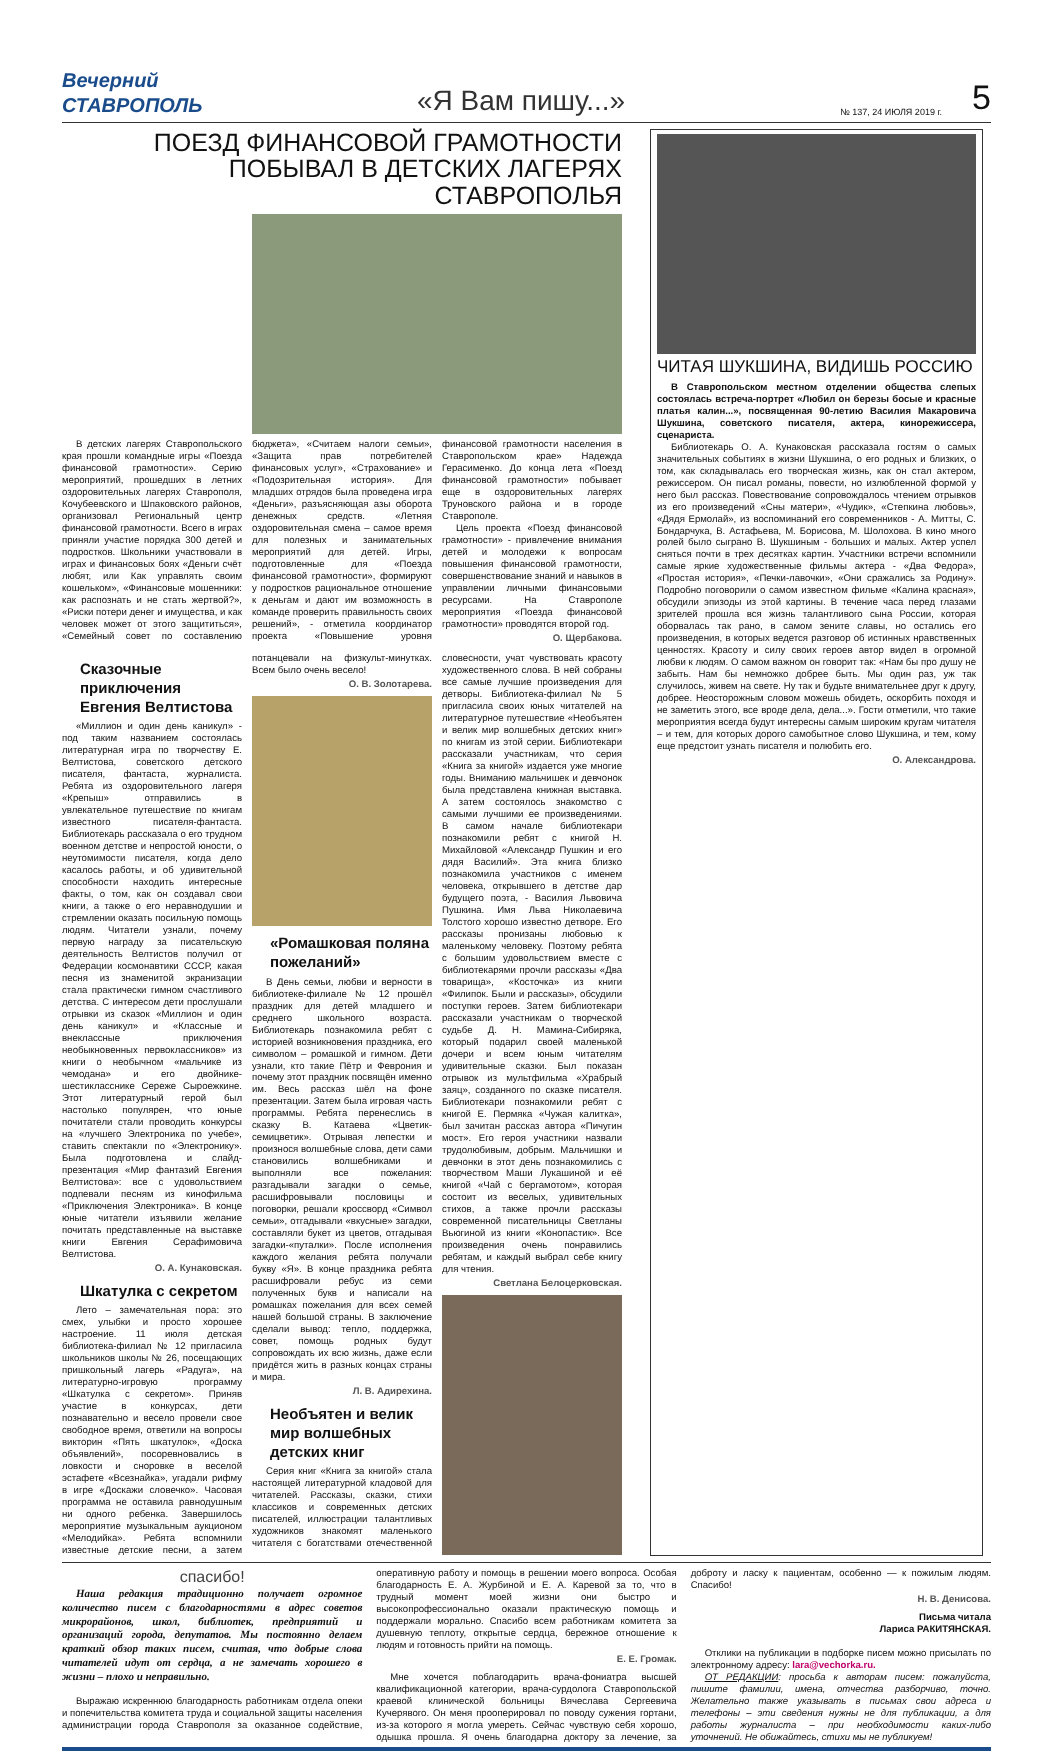Вечерний СТАВРОПОЛЬ
«Я Вам пишу...»
№ 137, 24 ИЮЛЯ 2019 г.
5
ПОЕЗД ФИНАНСОВОЙ ГРАМОТНОСТИ ПОБЫВАЛ В ДЕТСКИХ ЛАГЕРЯХ СТАВРОПОЛЬЯ
В детских лагерях Ставропольского края прошли командные игры «Поезда финансовой грамотности». Серию мероприятий, прошедших в летних оздоровительных лагерях Ставрополя, Кочубеевского и Шпаковского районов, организовал Региональный центр финансовой грамотности. Всего в играх приняли участие порядка 300 детей и подростков. Школьники участвовали в играх и финансовых боях «Деньги счёт любят, или Как управлять своим кошельком», «Финансовые мошенники: как распознать и не стать жертвой?», «Риски потери денег и имущества, и как человек может от этого защититься», «Семейный совет по составлению бюджета», «Считаем налоги семьи», «Защита прав потребителей финансовых услуг», «Страхование» и «Подозрительная история». Для младших отрядов была проведена игра «Деньги», разъясняющая азы оборота денежных средств. «Летняя оздоровительная смена – самое время для полезных и занимательных мероприятий для детей. Игры, подготовленные для «Поезда финансовой грамотности», формируют у подростков рациональное отношение к деньгам и дают им возможность в команде проверить правильность своих решений», - отметила координатор проекта «Повышение уровня финансовой грамотности населения в Ставропольском крае» Надежда Герасименко. До конца лета «Поезд финансовой грамотности» побывает еще в оздоровительных лагерях Труновского района и в городе Ставрополе.
Цель проекта «Поезд финансовой грамотности» - привлечение внимания детей и молодежи к вопросам повышения финансовой грамотности, совершенствование знаний и навыков в управлении личными финансовыми ресурсами. На Ставрополе мероприятия «Поезда финансовой грамотности» проводятся второй год.
О. Щербакова.
Сказочные приключения Евгения Велтистова
«Миллион и один день каникул» - под таким названием состоялась литературная игра по творчеству Е. Велтистова, советского детского писателя, фантаста, журналиста. Ребята из оздоровительного лагеря «Крепыш» отправились в увлекательное путешествие по книгам известного писателя-фантаста. Библиотекарь рассказала о его трудном военном детстве и непростой юности, о неутомимости писателя, когда дело касалось работы, и об удивительной способности находить интересные факты, о том, как он создавал свои книги, а также о его неравнодушии и стремлении оказать посильную помощь людям. Читатели узнали, почему первую награду за писательскую деятельность Велтистов получил от Федерации космонавтики СССР, какая песня из знаменитой экранизации стала практически гимном счастливого детства. С интересом дети прослушали отрывки из сказок «Миллион и один день каникул» и «Классные и внеклассные приключения необыкновенных первоклассников» из книги о необычном «мальчике из чемодана» и его двойнике-шестикласснике Сереже Сыроежкине. Этот литературный герой был настолько популярен, что юные почитатели стали проводить конкурсы на «лучшего Электроника по учебе», ставить спектакли по «Электронику». Была подготовлена и слайд-презентация «Мир фантазий Евгения Велтистова»: все с удовольствием подпевали песням из кинофильма «Приключения Электроника». В конце юные читатели изъявили желание почитать представленные на выставке книги Евгения Серафимовича Велтистова.
О. А. Кунаковская.
Шкатулка с секретом
Лето – замечательная пора: это смех, улыбки и просто хорошее настроение. 11 июля детская библиотека-филиал № 12 пригласила школьников школы № 26, посещающих пришкольный лагерь «Радуга», на литературно-игровую программу «Шкатулка с секретом». Приняв участие в конкурсах, дети познавательно и весело провели свое свободное время, ответили на вопросы викторин «Пять шкатулок», «Доска объявлений», посоревновались в ловкости и сноровке в веселой эстафете «Всезнайка», угадали рифму в игре «Доскажи словечко». Часовая программа не оставила равнодушным ни одного ребенка. Завершилось мероприятие музыкальным аукционом «Мелодийка». Ребята вспомнили известные детские песни, а затем потанцевали на физкульт-минутках. Всем было очень весело!
О. В. Золотарева.
«Ромашковая поляна пожеланий»
В День семьи, любви и верности в библиотеке-филиале № 12 прошёл праздник для детей младшего и среднего школьного возраста. Библиотекарь познакомила ребят с историей возникновения праздника, его символом – ромашкой и гимном. Дети узнали, кто такие Пётр и Феврония и почему этот праздник посвящён именно им. Весь рассказ шёл на фоне презентации. Затем была игровая часть программы. Ребята перенеслись в сказку В. Катаева «Цветик-семицветик». Отрывая лепестки и произнося волшебные слова, дети сами становились волшебниками и выполняли все пожелания: разгадывали загадки о семье, расшифровывали пословицы и поговорки, решали кроссворд «Символ семьи», отгадывали «вкусные» загадки, составляли букет из цветов, отгадывая загадки-«путалки». После исполнения каждого желания ребята получали букву «Я». В конце праздника ребята расшифровали ребус из семи полученных букв и написали на ромашках пожелания для всех семей нашей большой страны. В заключение сделали вывод: тепло, поддержка, совет, помощь родных будут сопровождать их всю жизнь, даже если придётся жить в разных концах страны и мира.
Л. В. Адирехина.
Необъятен и велик мир волшебных детских книг
Серия книг «Книга за книгой» стала настоящей литературной кладовой для читателей. Рассказы, сказки, стихи классиков и современных детских писателей, иллюстрации талантливых художников знакомят маленького читателя с богатствами отечественной словесности, учат чувствовать красоту художественного слова. В ней собраны все самые лучшие произведения для детворы. Библиотека-филиал № 5 пригласила своих юных читателей на литературное путешествие «Необъятен и велик мир волшебных детских книг» по книгам из этой серии. Библиотекари рассказали участникам, что серия «Книга за книгой» издается уже многие годы. Вниманию мальчишек и девчонок была представлена книжная выставка. А затем состоялось знакомство с самыми лучшими ее произведениями. В самом начале библиотекари познакомили ребят с книгой Н. Михайловой «Александр Пушкин и его дядя Василий». Эта книга близко познакомила участников с именем человека, открывшего в детстве дар будущего поэта, - Василия Львовича Пушкина. Имя Льва Николаевича Толстого хорошо известно детворе. Его рассказы пронизаны любовью к маленькому человеку. Поэтому ребята с большим удовольствием вместе с библиотекарями прочли рассказы «Два товарища», «Косточка» из книги «Филипок. Были и рассказы», обсудили поступки героев. Затем библиотекари рассказали участникам о творческой судьбе Д. Н. Мамина-Сибиряка, который подарил своей маленькой дочери и всем юным читателям удивительные сказки. Был показан отрывок из мультфильма «Храбрый заяц», созданного по сказке писателя. Библиотекари познакомили ребят с книгой Е. Пермяка «Чужая калитка», был зачитан рассказ автора «Пичугин мост». Его героя участники назвали трудолюбивым, добрым. Мальчишки и девчонки в этот день познакомились с творчеством Маши Лукашиной и её книгой «Чай с бергамотом», которая состоит из веселых, удивительных стихов, а также прочли рассказы современной писательницы Светланы Вьюгиной из книги «Конопастик». Все произведения очень понравились ребятам, и каждый выбрал себе книгу для чтения.
Светлана Белоцерковская.
ЧИТАЯ ШУКШИНА, ВИДИШЬ РОССИЮ
В Ставропольском местном отделении общества слепых состоялась встреча-портрет «Любил он березы босые и красные платья калин...», посвященная 90-летию Василия Макаровича Шукшина, советского писателя, актера, кинорежиссера, сценариста.
Библиотекарь О. А. Кунаковская рассказала гостям о самых значительных событиях в жизни Шукшина, о его родных и близких, о том, как складывалась его творческая жизнь, как он стал актером, режиссером. Он писал романы, повести, но излюбленной формой у него был рассказ. Повествование сопровождалось чтением отрывков из его произведений «Сны матери», «Чудик», «Степкина любовь», «Дядя Ермолай», из воспоминаний его современников - А. Митты, С. Бондарчука, В. Астафьева, М. Борисова, М. Шолохова. В кино много ролей было сыграно В. Шукшиным - больших и малых. Актер успел сняться почти в трех десятках картин. Участники встречи вспомнили самые яркие художественные фильмы актера - «Два Федора», «Простая история», «Печки-лавочки», «Они сражались за Родину». Подробно поговорили о самом известном фильме «Калина красная», обсудили эпизоды из этой картины. В течение часа перед глазами зрителей прошла вся жизнь талантливого сына России, которая оборвалась так рано, в самом зените славы, но остались его произведения, в которых ведется разговор об истинных нравственных ценностях. Красоту и силу своих героев автор видел в огромной любви к людям. О самом важном он говорит так: «Нам бы про душу не забыть. Нам бы немножко добрее быть. Мы один раз, уж так случилось, живем на свете. Ну так и будьте внимательнее друг к другу, добрее. Неосторожным словом можешь обидеть, оскорбить походя и не заметить этого, все вроде дела, дела...». Гости отметили, что такие мероприятия всегда будут интересны самым широким кругам читателя – и тем, для которых дорого самобытное слово Шукшина, и тем, кому еще предстоит узнать писателя и полюбить его.
О. Александрова.
спасибо!
Наша редакция традиционно получает огромное количество писем с благодарностями в адрес советов микрорайонов, школ, библиотек, предприятий и организаций города, депутатов. Мы постоянно делаем краткий обзор таких писем, считая, что добрые слова читателей идут от сердца, а не замечать хорошего в жизни – плохо и неправильно.
Выражаю искреннюю благодарность работникам отдела опеки и попечительства комитета труда и социальной защиты населения администрации города Ставрополя за оказанное содействие, оперативную работу и помощь в решении моего вопроса. Особая благодарность Е. А. Журбиной и Е. А. Каревой за то, что в трудный момент моей жизни они быстро и высокопрофессионально оказали практическую помощь и поддержали морально. Спасибо всем работникам комитета за душевную теплоту, открытые сердца, бережное отношение к людям и готовность прийти на помощь.
Е. Е. Громак.
Мне хочется поблагодарить врача-фониатра высшей квалификационной категории, врача-сурдолога Ставропольской краевой клинической больницы Вячеслава Сергеевича Кучерявого. Он меня прооперировал по поводу сужения гортани, из-за которого я могла умереть. Сейчас чувствую себя хорошо, одышка прошла. Я очень благодарна доктору за лечение, за доброту и ласку к пациентам, особенно — к пожилым людям. Спасибо!
Н. В. Денисова.
Письма читала
Лариса РАКИТЯНСКАЯ.
Отклики на публикации в подборке писем можно присылать по электронному адресу: lara@vechorka.ru.
ОТ РЕДАКЦИИ: просьба к авторам писем: пожалуйста, пишите фамилии, имена, отчества разборчиво, точно. Желательно также указывать в письмах свои адреса и телефоны – эти сведения нужны не для публикации, а для работы журналиста – при необходимости каких-либо уточнений. Не обижайтесь, стихи мы не публикуем!